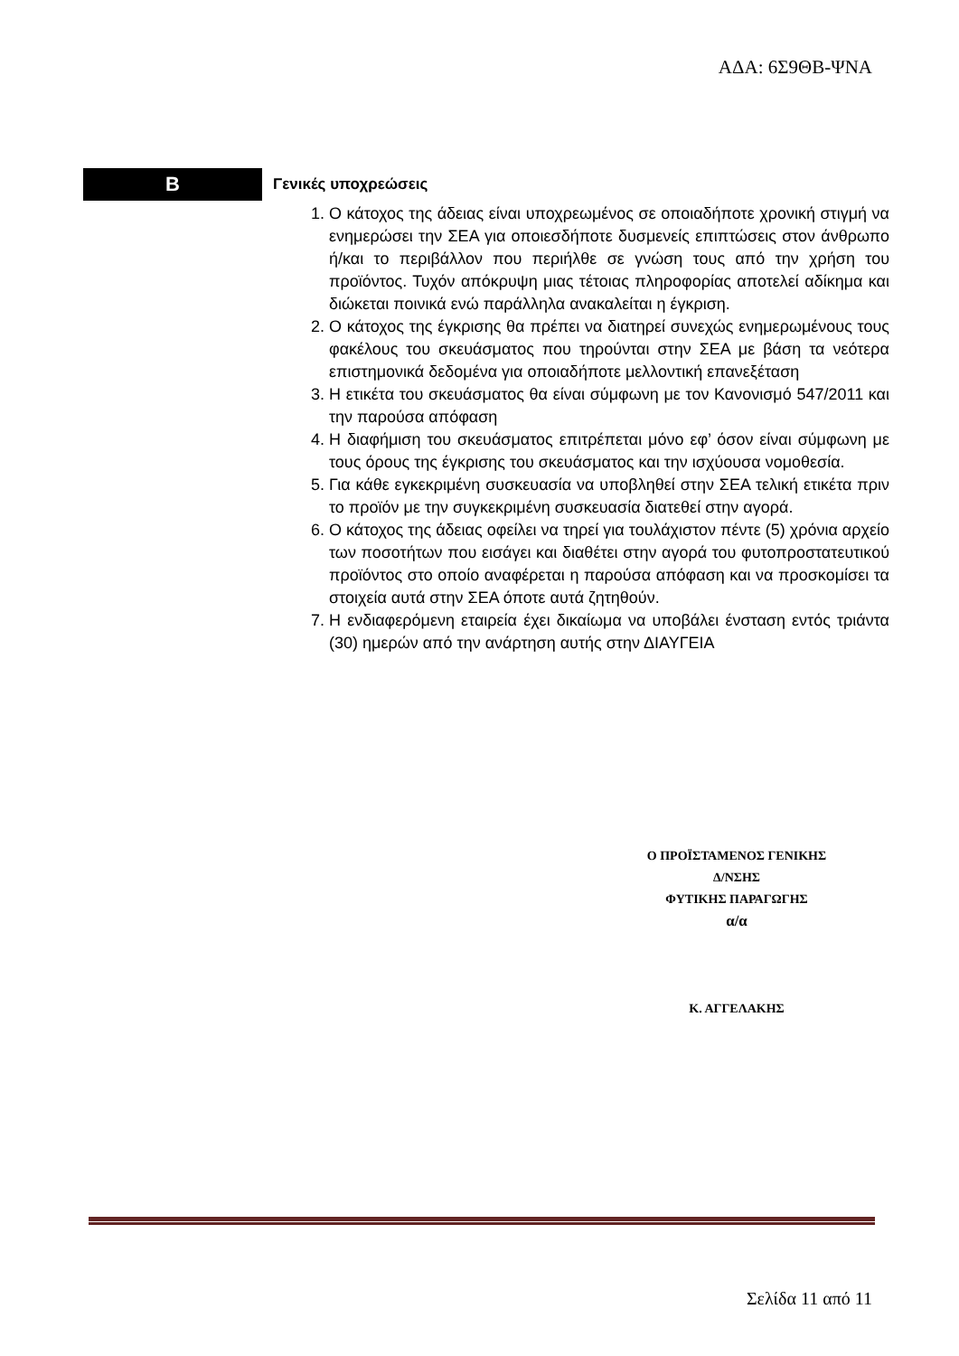ΑΔΑ: 6Σ9ΘΒ-ΨΝΑ
B
Γενικές υποχρεώσεις
1. Ο κάτοχος της άδειας είναι υποχρεωμένος σε οποιαδήποτε χρονική στιγμή να ενημερώσει την ΣΕΑ για οποιεσδήποτε δυσμενείς επιπτώσεις στον άνθρωπο ή/και το περιβάλλον που περιήλθε σε γνώση τους από την χρήση του προϊόντος. Τυχόν απόκρυψη μιας τέτοιας πληροφορίας αποτελεί αδίκημα και διώκεται ποινικά ενώ παράλληλα ανακαλείται η έγκριση.
2. Ο κάτοχος της έγκρισης θα πρέπει να διατηρεί συνεχώς ενημερωμένους τους φακέλους του σκευάσματος που τηρούνται στην ΣΕΑ με βάση τα νεότερα επιστημονικά δεδομένα για οποιαδήποτε μελλοντική επανεξέταση
3. Η ετικέτα του σκευάσματος θα είναι σύμφωνη με τον Κανονισμό 547/2011 και την παρούσα απόφαση
4. Η διαφήμιση του σκευάσματος επιτρέπεται μόνο εφ’ όσον είναι σύμφωνη με τους όρους της έγκρισης του σκευάσματος και την ισχύουσα νομοθεσία.
5. Για κάθε εγκεκριμένη συσκευασία να υποβληθεί στην ΣΕΑ τελική ετικέτα πριν το προϊόν με την συγκεκριμένη συσκευασία διατεθεί στην αγορά.
6. Ο κάτοχος της άδειας οφείλει να τηρεί για τουλάχιστον πέντε (5) χρόνια αρχείο των ποσοτήτων που εισάγει και διαθέτει στην αγορά του φυτοπροστατευτικού προϊόντος στο οποίο αναφέρεται η παρούσα απόφαση και να προσκομίσει τα στοιχεία αυτά στην ΣΕΑ όποτε αυτά ζητηθούν.
7. Η ενδιαφερόμενη εταιρεία έχει δικαίωμα να υποβάλει ένσταση εντός τριάντα (30) ημερών από την ανάρτηση αυτής στην ΔΙΑΥΓΕΙΑ
Ο ΠΡΟΪΣΤΑΜΕΝΟΣ ΓΕΝΙΚΗΣ
Δ/ΝΣΗΣ
ΦΥΤΙΚΗΣ ΠΑΡΑΓΩΓΗΣ
α/α
Κ. ΑΓΓΕΛΑΚΗΣ
Σελίδα 11 από 11